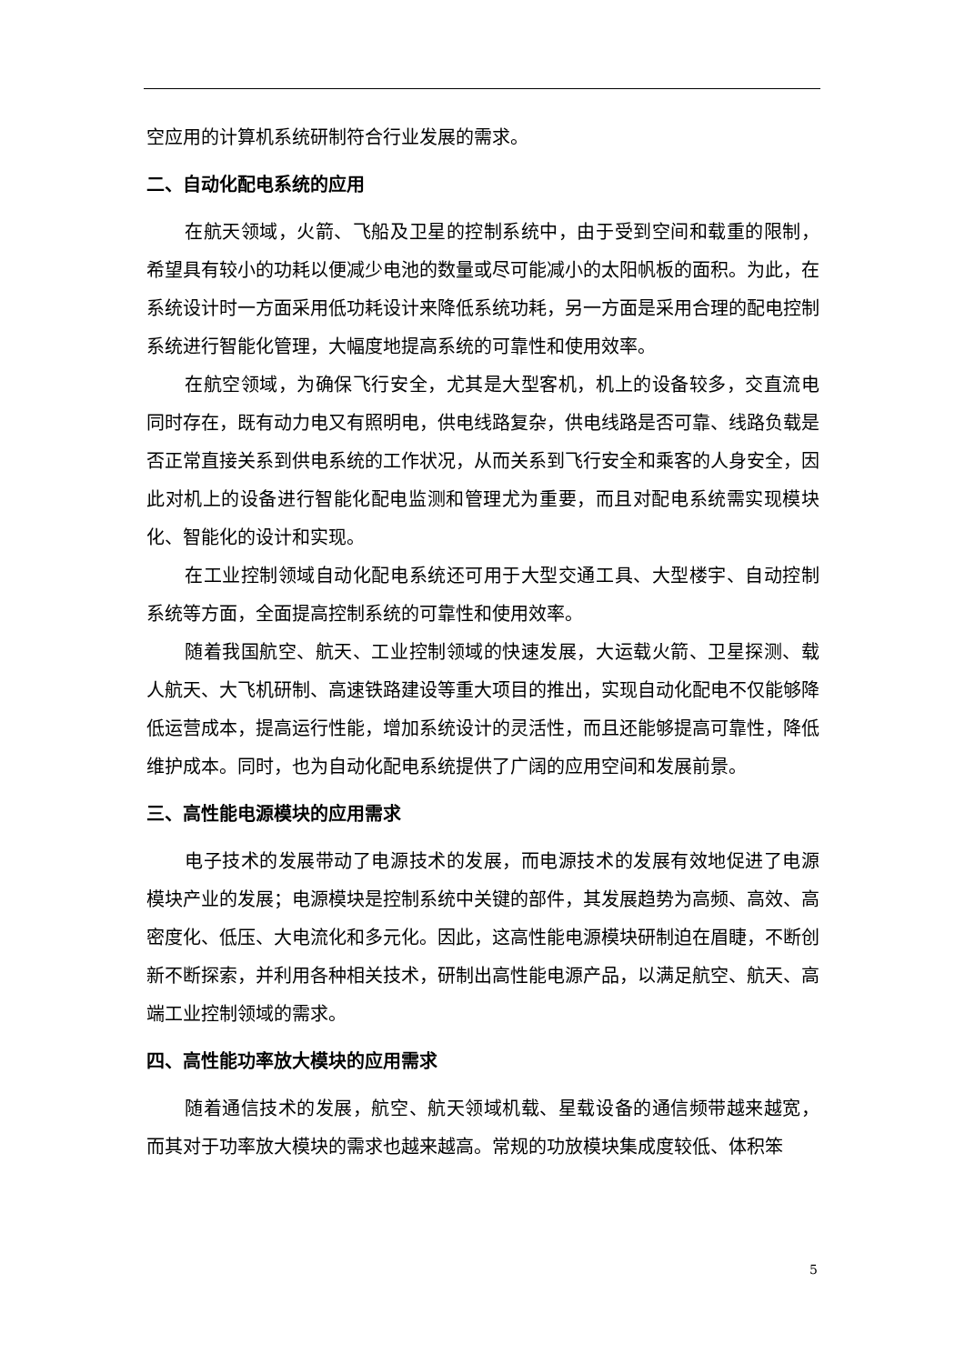空应用的计算机系统研制符合行业发展的需求。
二、自动化配电系统的应用
在航天领域，火箭、飞船及卫星的控制系统中，由于受到空间和载重的限制，希望具有较小的功耗以便减少电池的数量或尽可能减小的太阳帆板的面积。为此，在系统设计时一方面采用低功耗设计来降低系统功耗，另一方面是采用合理的配电控制系统进行智能化管理，大幅度地提高系统的可靠性和使用效率。
在航空领域，为确保飞行安全，尤其是大型客机，机上的设备较多，交直流电同时存在，既有动力电又有照明电，供电线路复杂，供电线路是否可靠、线路负载是否正常直接关系到供电系统的工作状况，从而关系到飞行安全和乘客的人身安全，因此对机上的设备进行智能化配电监测和管理尤为重要，而且对配电系统需实现模块化、智能化的设计和实现。
在工业控制领域自动化配电系统还可用于大型交通工具、大型楼宇、自动控制系统等方面，全面提高控制系统的可靠性和使用效率。
随着我国航空、航天、工业控制领域的快速发展，大运载火箭、卫星探测、载人航天、大飞机研制、高速铁路建设等重大项目的推出，实现自动化配电不仅能够降低运营成本，提高运行性能，增加系统设计的灵活性，而且还能够提高可靠性，降低维护成本。同时，也为自动化配电系统提供了广阔的应用空间和发展前景。
三、高性能电源模块的应用需求
电子技术的发展带动了电源技术的发展，而电源技术的发展有效地促进了电源模块产业的发展；电源模块是控制系统中关键的部件，其发展趋势为高频、高效、高密度化、低压、大电流化和多元化。因此，这高性能电源模块研制迫在眉睫，不断创新不断探索，并利用各种相关技术，研制出高性能电源产品，以满足航空、航天、高端工业控制领域的需求。
四、高性能功率放大模块的应用需求
随着通信技术的发展，航空、航天领域机载、星载设备的通信频带越来越宽，而其对于功率放大模块的需求也越来越高。常规的功放模块集成度较低、体积笨
5